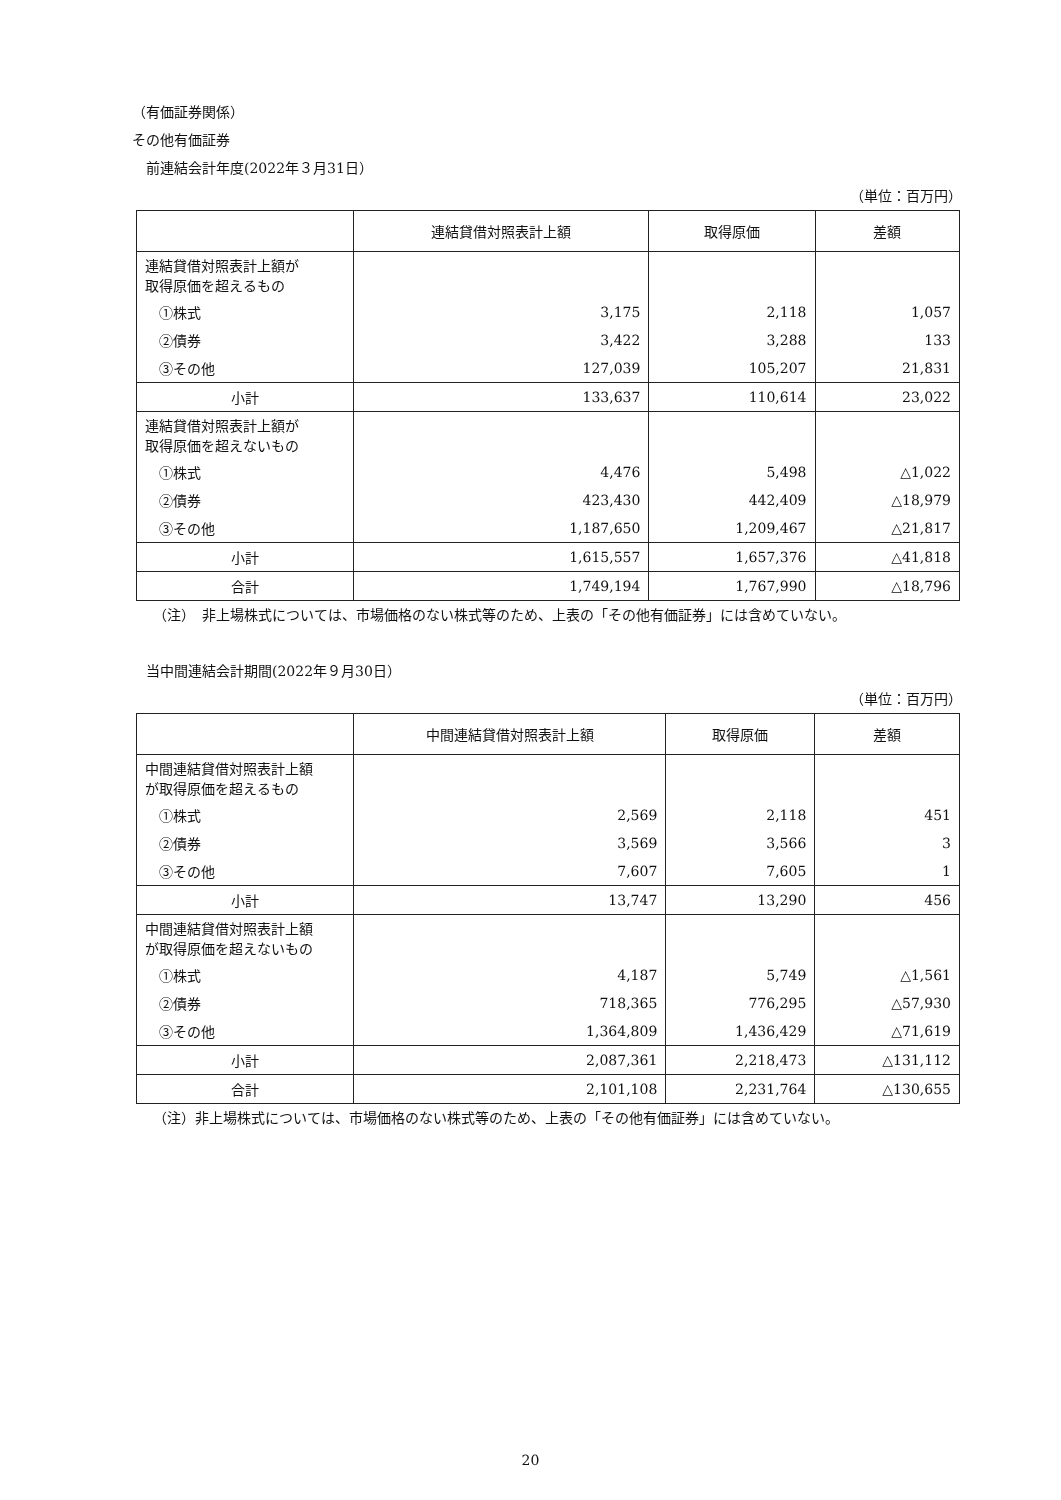（有価証券関係）
その他有価証券
　前連結会計年度(2022年３月31日）
（単位：百万円）
| | 連結貸借対照表計上額 | 取得原価 | 差額 |
| --- | --- | --- | --- |
| 連結貸借対照表計上額が 取得原価を超えるもの | | | |
| ①株式 | 3,175 | 2,118 | 1,057 |
| ②債券 | 3,422 | 3,288 | 133 |
| ③その他 | 127,039 | 105,207 | 21,831 |
| 小計 | 133,637 | 110,614 | 23,022 |
| 連結貸借対照表計上額が 取得原価を超えないもの | | | |
| ①株式 | 4,476 | 5,498 | △1,022 |
| ②債券 | 423,430 | 442,409 | △18,979 |
| ③その他 | 1,187,650 | 1,209,467 | △21,817 |
| 小計 | 1,615,557 | 1,657,376 | △41,818 |
| 合計 | 1,749,194 | 1,767,990 | △18,796 |
　　（注）　非上場株式については、市場価格のない株式等のため、上表の「その他有価証券」には含めていない。
　当中間連結会計期間(2022年９月30日）
（単位：百万円）
| | 中間連結貸借対照表計上額 | 取得原価 | 差額 |
| --- | --- | --- | --- |
| 中間連結貸借対照表計上額 が取得原価を超えるもの | | | |
| ①株式 | 2,569 | 2,118 | 451 |
| ②債券 | 3,569 | 3,566 | 3 |
| ③その他 | 7,607 | 7,605 | 1 |
| 小計 | 13,747 | 13,290 | 456 |
| 中間連結貸借対照表計上額 が取得原価を超えないもの | | | |
| ①株式 | 4,187 | 5,749 | △1,561 |
| ②債券 | 718,365 | 776,295 | △57,930 |
| ③その他 | 1,364,809 | 1,436,429 | △71,619 |
| 小計 | 2,087,361 | 2,218,473 | △131,112 |
| 合計 | 2,101,108 | 2,231,764 | △130,655 |
　　（注）非上場株式については、市場価格のない株式等のため、上表の「その他有価証券」には含めていない。
20